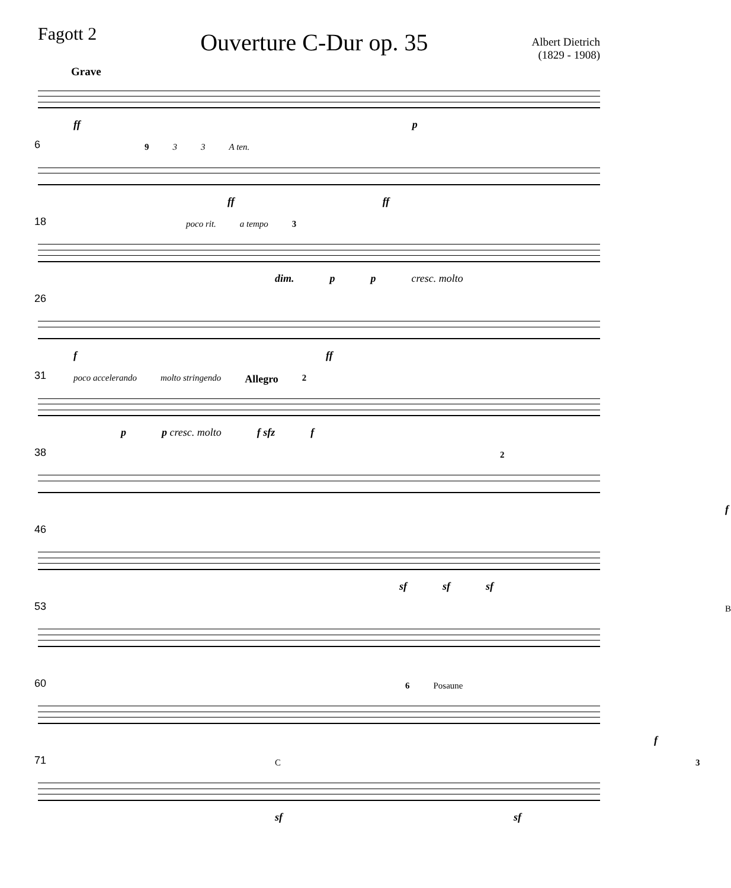Fagott 2
Ouverture C-Dur op. 35
Albert Dietrich
(1829 - 1908)
Grave
ff p
6 9 3 3 A ten.
ff ff
18 poco rit. a tempo 3
dim. p p cresc. molto
26
f ff
31
poco accelerando molto stringendo Allegro 2
p p cresc. molto f sfz f
38 2
f
46
sf sf sf
53 B
60 6 Posaune
f
71 C 3
sf sf